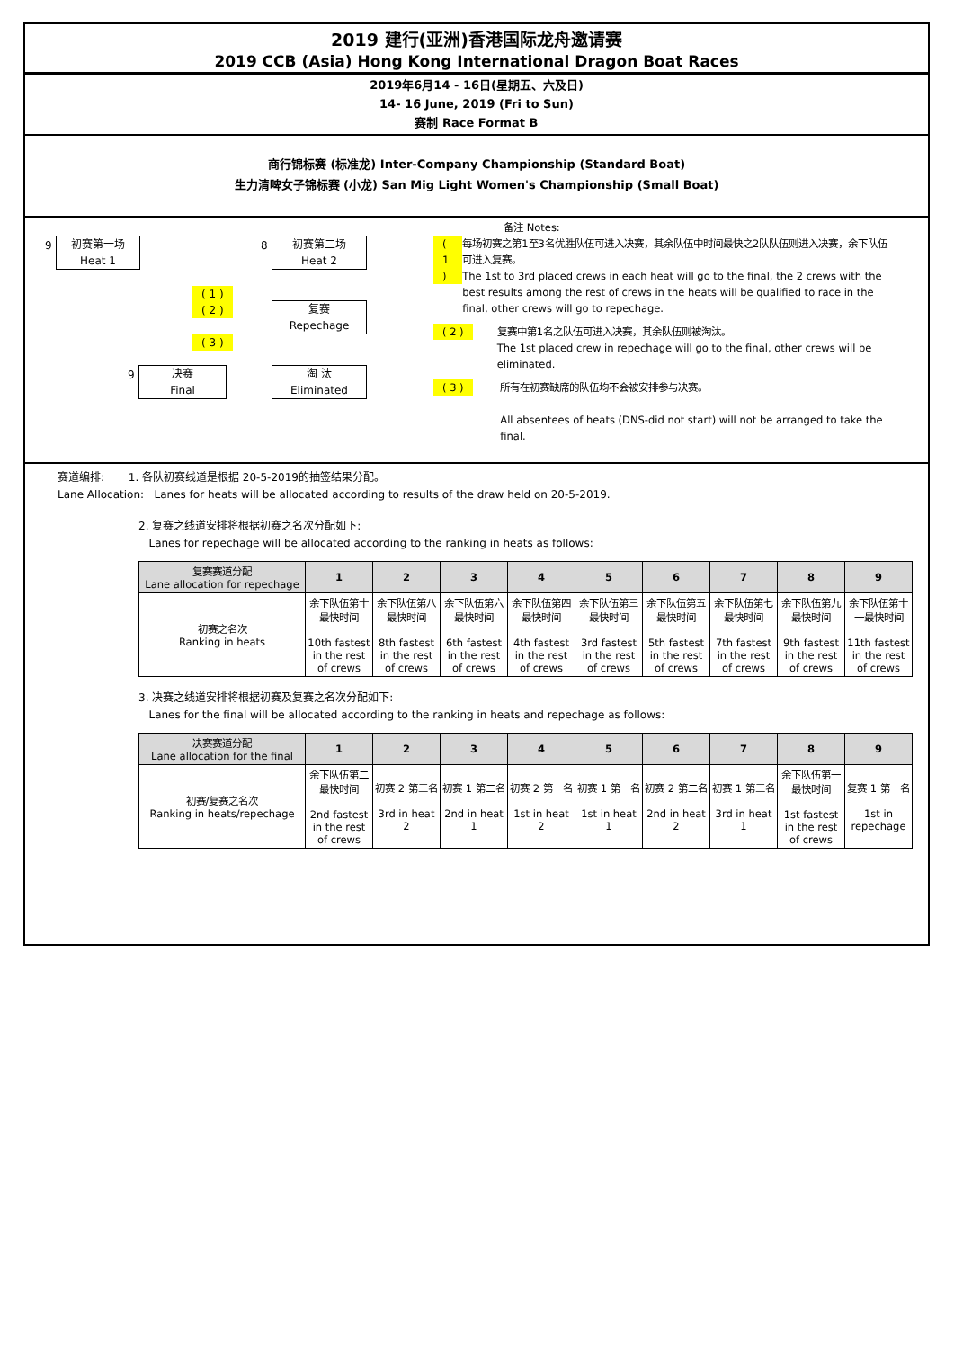2019 建行(亚洲)香港国际龙舟邀请赛
2019 CCB (Asia) Hong Kong International Dragon Boat Races
2019年6月14 - 16日(星期五、六及日)
14- 16 June, 2019 (Fri to Sun)
赛制 Race Format B
商行锦标赛 (标准龙) Inter-Company Championship (Standard Boat)
生力清啤女子锦标赛 (小龙) San Mig Light Women's Championship (Small Boat)
9
初赛第一场
Heat 1
8
初赛第二场
Heat 2
( 1 )
( 2 )
复赛
Repechage
( 3 )
9
决赛
Final
淘 汰
Eliminated
备注 Notes:
( 1 ) 每场初赛之第1至3名优胜队伍可进入决赛，其余队伍中时间最快之2队队伍则进入决赛，余下队伍可进入复赛。
The 1st to 3rd placed crews in each heat will go to the final, the 2 crews with the best results among the rest of crews in the heats will be qualified to race in the final, other crews will go to repechage.
( 2 ) 复赛中第1名之队伍可进入决赛，其余队伍则被淘汰。
The 1st placed crew in repechage will go to the final, other crews will be eliminated.
( 3 ) 所有在初赛缺席的队伍均不会被安排参与决赛。
All absentees of heats (DNS-did not start) will not be arranged to take the final.
赛道编排: 1. 各队初赛线道是根据 20-5-2019的抽签结果分配。
Lane Allocation: Lanes for heats will be allocated according to results of the draw held on 20-5-2019.
2. 复赛之线道安排将根据初赛之名次分配如下:
Lanes for repechage will be allocated according to the ranking in heats as follows:
| 复赛赛道分配 Lane allocation for repechage | 1 | 2 | 3 | 4 | 5 | 6 | 7 | 8 | 9 |
| --- | --- | --- | --- | --- | --- | --- | --- | --- | --- |
| 初赛之名次 Ranking in heats | 余下队伍第十最快时间 10th fastest in the rest of crews | 余下队伍第八最快时间 8th fastest in the rest of crews | 余下队伍第六最快时间 6th fastest in the rest of crews | 余下队伍第四最快时间 4th fastest in the rest of crews | 余下队伍第三最快时间 3rd fastest in the rest of crews | 余下队伍第五最快时间 5th fastest in the rest of crews | 余下队伍第七最快时间 7th fastest in the rest of crews | 余下队伍第九最快时间 9th fastest in the rest of crews | 余下队伍第十一最快时间 11th fastest in the rest of crews |
3. 决赛之线道安排将根据初赛及复赛之名次分配如下:
Lanes for the final will be allocated according to the ranking in heats and repechage as follows:
| 决赛赛道分配 Lane allocation for the final | 1 | 2 | 3 | 4 | 5 | 6 | 7 | 8 | 9 |
| --- | --- | --- | --- | --- | --- | --- | --- | --- | --- |
| 初赛/复赛之名次 Ranking in heats/repechage | 余下队伍第二最快时间 2nd fastest in the rest of crews | 初赛 2 第三名 3rd in heat 2 | 初赛 1 第二名 2nd in heat 1 | 初赛 2 第一名 1st in heat 2 | 初赛 1 第一名 1st in heat 1 | 初赛 2 第二名 2nd in heat 2 | 初赛 1 第三名 3rd in heat 1 | 余下队伍第一最快时间 1st fastest in the rest of crews | 复赛 1 第一名 1st in repechage |